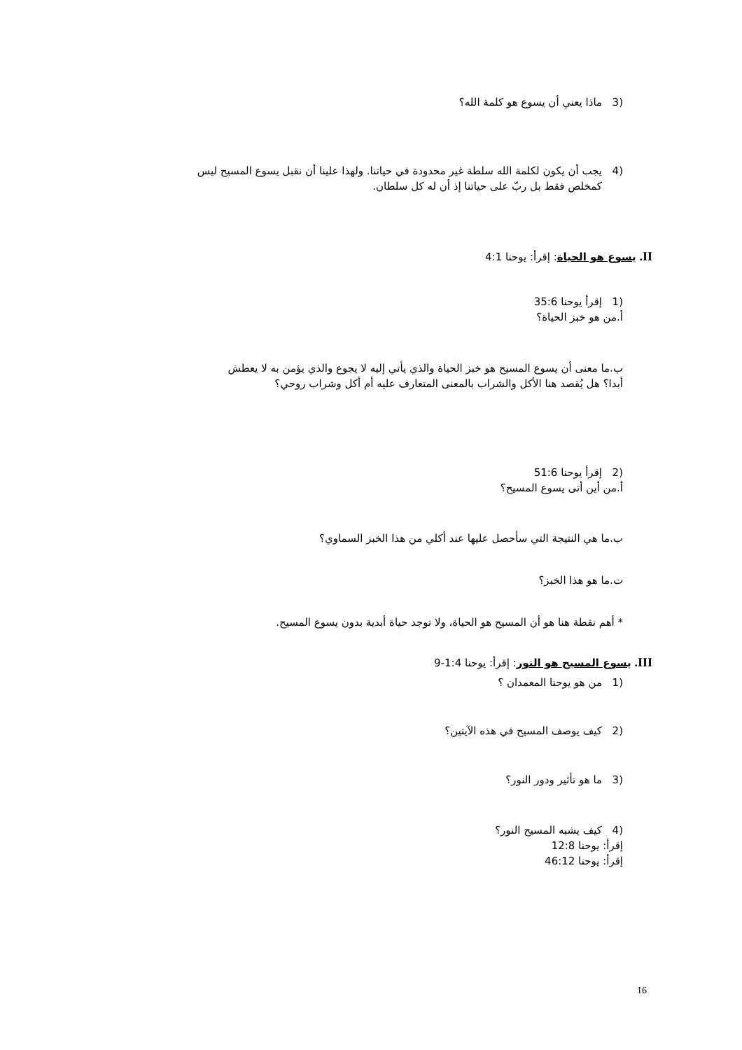(3 ماذا يعني أن يسوع هو كلمة الله؟
(4 يجب أن يكون لكلمة الله سلطة غير محدودة في حياتنا. ولهذا علينا أن نقبل يسوع المسيح ليس
كمخلص فقط بل ربّ على حياتنا إذ أن له كل سلطان.
II. يسوع هو الحياة: إقرأ: يوحنا 4:1
(1 إقرأ يوحنا 35:6
أ.من هو خبز الحياة؟
ب.ما معنى أن يسوع المسيح هو خبز الحياة والذي يأتي إليه لا يجوع والذي يؤمن به لا يعطش
أبدا؟ هل يُقصد هنا الأكل والشراب بالمعنى المتعارف عليه أم أكل وشراب روحي؟
(2 إقرأ يوحنا 51:6
أ.من أين أتى يسوع المسيح؟
ب.ما هي النتيجة التي سأحصل عليها عند أكلي من هذا الخبز السماوي؟
ت.ما هو هذا الخبز؟
* أهم نقطة هنا هو أن المسيح هو الحياة، ولا توجد حياة أبدية بدون يسوع المسيح.
III. يسوع المسيح هو النور: إقرأ: يوحنا 1:4-9
(1 من هو يوحنا المعمدان ؟
(2 كيف يوصف المسيح في هذه الآيتين؟
(3 ما هو تأثير ودور النور؟
(4 كيف يشبه المسيح النور؟
إقرأ: يوحنا 12:8
إقرأ: يوحنا 46:12
16